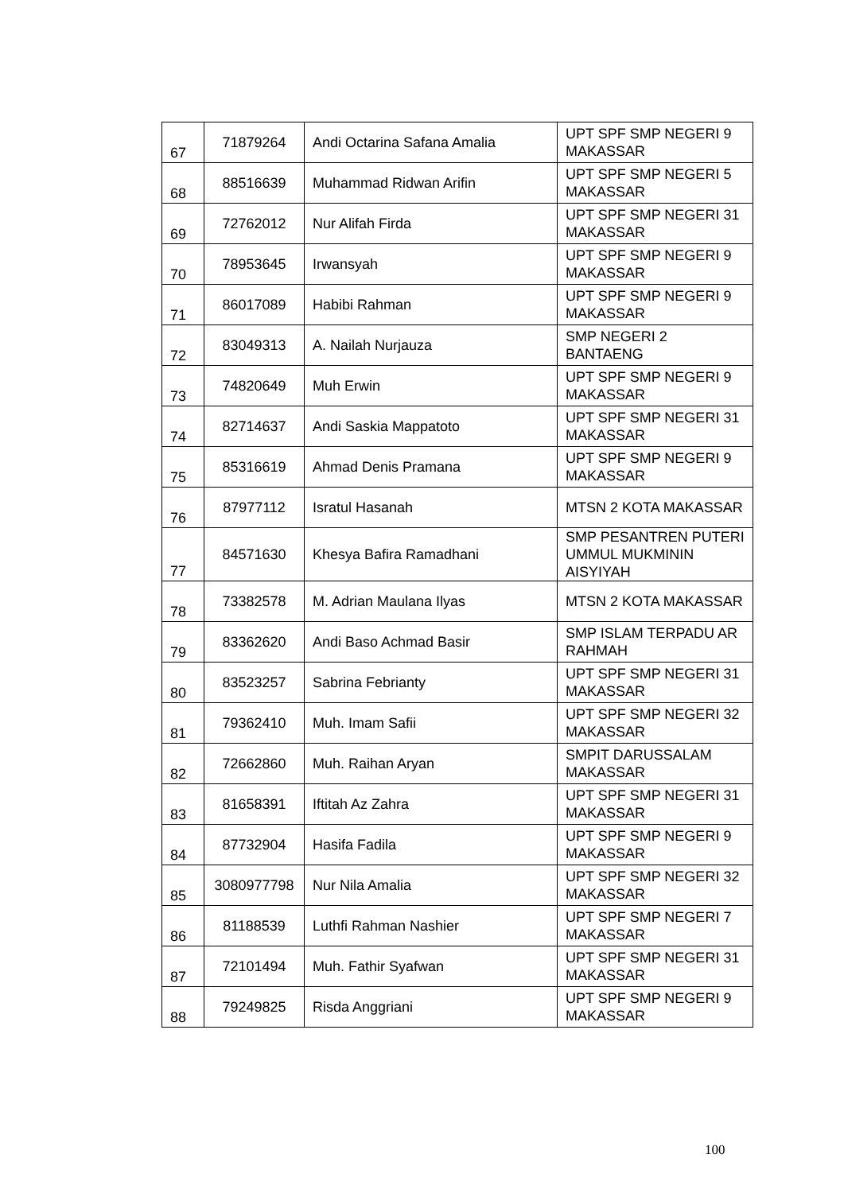| 67 | 71879264 | Andi Octarina Safana Amalia | UPT SPF SMP NEGERI 9 MAKASSAR |
| 68 | 88516639 | Muhammad Ridwan Arifin | UPT SPF SMP NEGERI 5 MAKASSAR |
| 69 | 72762012 | Nur Alifah Firda | UPT SPF SMP NEGERI 31 MAKASSAR |
| 70 | 78953645 | Irwansyah | UPT SPF SMP NEGERI 9 MAKASSAR |
| 71 | 86017089 | Habibi Rahman | UPT SPF SMP NEGERI 9 MAKASSAR |
| 72 | 83049313 | A. Nailah Nurjauza | SMP NEGERI 2 BANTAENG |
| 73 | 74820649 | Muh Erwin | UPT SPF SMP NEGERI 9 MAKASSAR |
| 74 | 82714637 | Andi Saskia Mappatoto | UPT SPF SMP NEGERI 31 MAKASSAR |
| 75 | 85316619 | Ahmad Denis Pramana | UPT SPF SMP NEGERI 9 MAKASSAR |
| 76 | 87977112 | Isratul Hasanah | MTSN 2 KOTA MAKASSAR |
| 77 | 84571630 | Khesya Bafira Ramadhani | SMP PESANTREN PUTERI UMMUL MUKMININ AISYIYAH |
| 78 | 73382578 | M. Adrian Maulana Ilyas | MTSN 2 KOTA MAKASSAR |
| 79 | 83362620 | Andi Baso Achmad Basir | SMP ISLAM TERPADU AR RAHMAH |
| 80 | 83523257 | Sabrina Febrianty | UPT SPF SMP NEGERI 31 MAKASSAR |
| 81 | 79362410 | Muh. Imam Safii | UPT SPF SMP NEGERI 32 MAKASSAR |
| 82 | 72662860 | Muh. Raihan Aryan | SMPIT DARUSSALAM MAKASSAR |
| 83 | 81658391 | Iftitah Az Zahra | UPT SPF SMP NEGERI 31 MAKASSAR |
| 84 | 87732904 | Hasifa Fadila | UPT SPF SMP NEGERI 9 MAKASSAR |
| 85 | 3080977798 | Nur Nila Amalia | UPT SPF SMP NEGERI 32 MAKASSAR |
| 86 | 81188539 | Luthfi Rahman Nashier | UPT SPF SMP NEGERI 7 MAKASSAR |
| 87 | 72101494 | Muh. Fathir Syafwan | UPT SPF SMP NEGERI 31 MAKASSAR |
| 88 | 79249825 | Risda Anggriani | UPT SPF SMP NEGERI 9 MAKASSAR |
100